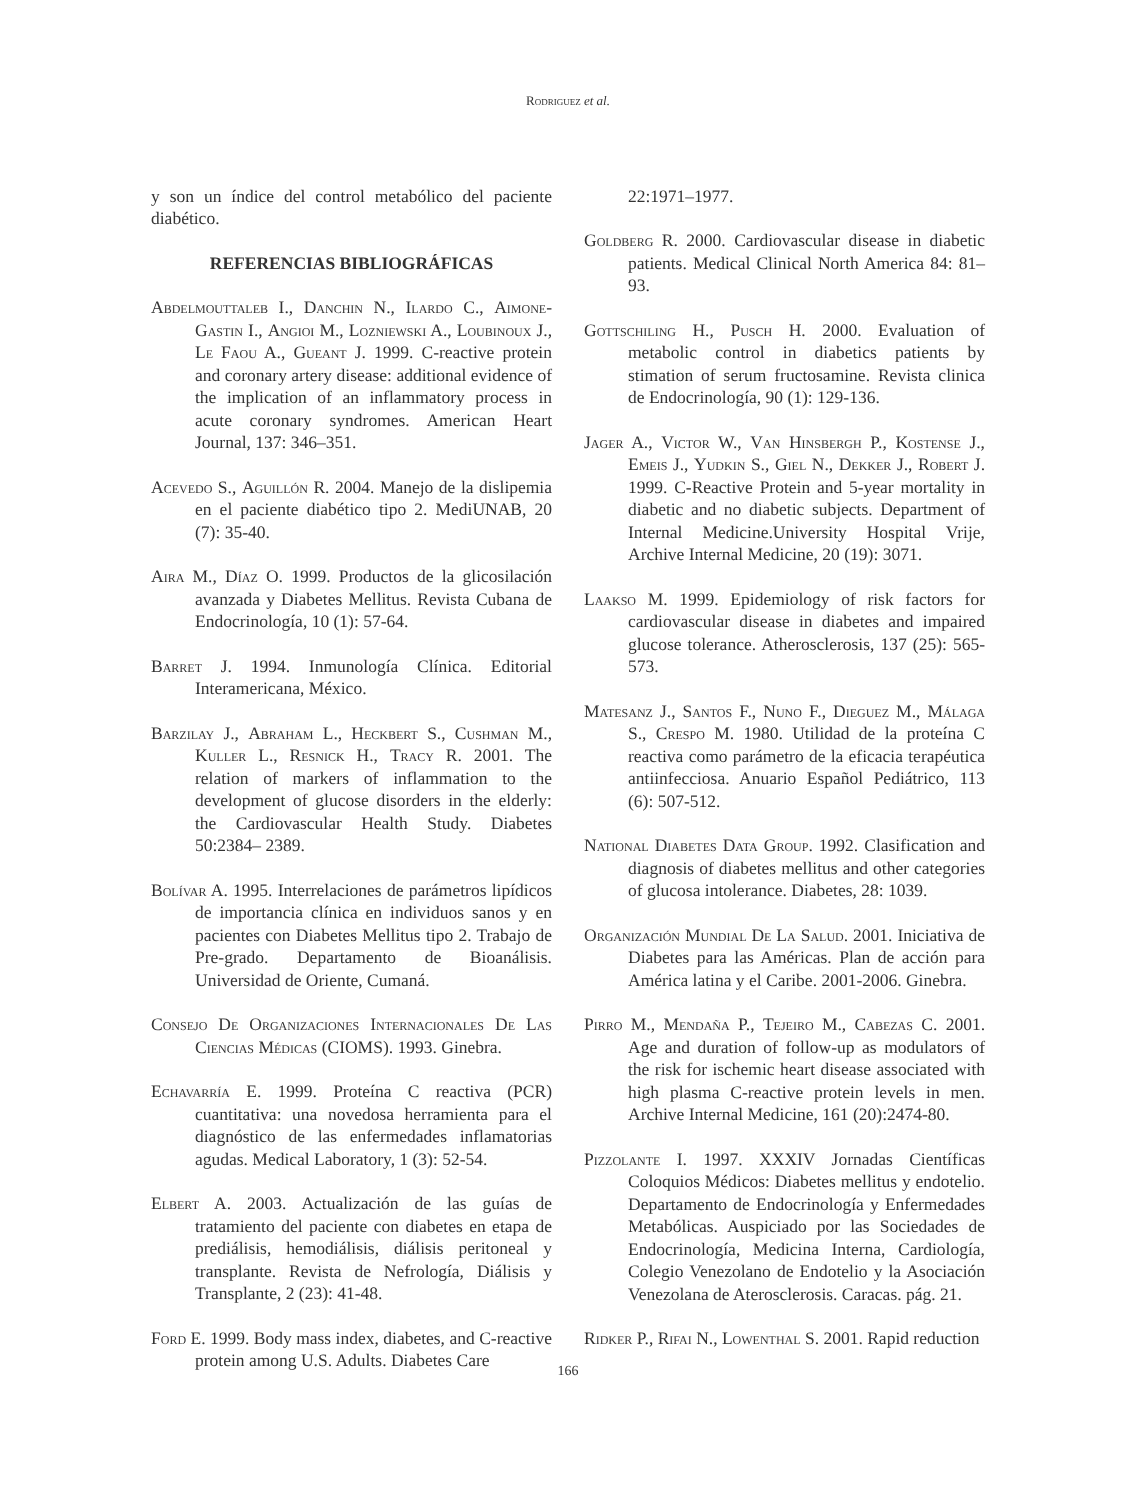Rodriguez et al.
y son un índice del control metabólico del paciente diabético.
REFERENCIAS BIBLIOGRÁFICAS
Abdelmouttaleb I., Danchin N., Ilardo C., Aimone-Gastin I., Angioi M., Lozniewski A., Loubinoux J., Le Faou A., Gueant J. 1999. C-reactive protein and coronary artery disease: additional evidence of the implication of an inflammatory process in acute coronary syndromes. American Heart Journal, 137: 346–351.
Acevedo S., Aguillón R. 2004. Manejo de la dislipemia en el paciente diabético tipo 2. MediUNAB, 20 (7): 35-40.
Aira M., Díaz O. 1999. Productos de la glicosilación avanzada y Diabetes Mellitus. Revista Cubana de Endocrinología, 10 (1): 57-64.
Barret J. 1994. Inmunología Clínica. Editorial Interamericana, México.
Barzilay J., Abraham L., Heckbert S., Cushman M., Kuller L., Resnick H., Tracy R. 2001. The relation of markers of inflammation to the development of glucose disorders in the elderly: the Cardiovascular Health Study. Diabetes 50:2384– 2389.
Bolívar A. 1995. Interrelaciones de parámetros lipídicos de importancia clínica en individuos sanos y en pacientes con Diabetes Mellitus tipo 2. Trabajo de Pre-grado. Departamento de Bioanálisis. Universidad de Oriente, Cumaná.
Consejo De Organizaciones Internacionales De Las Ciencias Médicas (CIOMS). 1993. Ginebra.
Echavarría E. 1999. Proteína C reactiva (PCR) cuantitativa: una novedosa herramienta para el diagnóstico de las enfermedades inflamatorias agudas. Medical Laboratory, 1 (3): 52-54.
Elbert A. 2003. Actualización de las guías de tratamiento del paciente con diabetes en etapa de prediálisis, hemodiálisis, diálisis peritoneal y transplante. Revista de Nefrología, Diálisis y Transplante, 2 (23): 41-48.
Ford E. 1999. Body mass index, diabetes, and C-reactive protein among U.S. Adults. Diabetes Care
22:1971–1977.
Goldberg R. 2000. Cardiovascular disease in diabetic patients. Medical Clinical North America 84: 81–93.
Gottschiling H., Pusch H. 2000. Evaluation of metabolic control in diabetics patients by stimation of serum fructosamine. Revista clinica de Endocrinología, 90 (1): 129-136.
Jager A., Victor W., Van Hinsbergh P., Kostense J., Emeis J., Yudkin S., Giel N., Dekker J., Robert J. 1999. C-Reactive Protein and 5-year mortality in diabetic and no diabetic subjects. Department of Internal Medicine.University Hospital Vrije, Archive Internal Medicine, 20 (19): 3071.
Laakso M. 1999. Epidemiology of risk factors for cardiovascular disease in diabetes and impaired glucose tolerance. Atherosclerosis, 137 (25): 565-573.
Matesanz J., Santos F., Nuno F., Dieguez M., Málaga S., Crespo M. 1980. Utilidad de la proteína C reactiva como parámetro de la eficacia terapéutica antiinfecciosa. Anuario Español Pediátrico, 113 (6): 507-512.
National Diabetes Data Group. 1992. Clasification and diagnosis of diabetes mellitus and other categories of glucosa intolerance. Diabetes, 28: 1039.
Organización Mundial De La Salud. 2001. Iniciativa de Diabetes para las Américas. Plan de acción para América latina y el Caribe. 2001-2006. Ginebra.
Pirro M., Mendaña P., Tejeiro M., Cabezas C. 2001. Age and duration of follow-up as modulators of the risk for ischemic heart disease associated with high plasma C-reactive protein levels in men. Archive Internal Medicine, 161 (20):2474-80.
Pizzolante I. 1997. XXXIV Jornadas Científicas Coloquios Médicos: Diabetes mellitus y endotelio. Departamento de Endocrinología y Enfermedades Metabólicas. Auspiciado por las Sociedades de Endocrinología, Medicina Interna, Cardiología, Colegio Venezolano de Endotelio y la Asociación Venezolana de Aterosclerosis. Caracas. pág. 21.
Ridker P., Rifai N., Lowenthal S. 2001. Rapid reduction
166